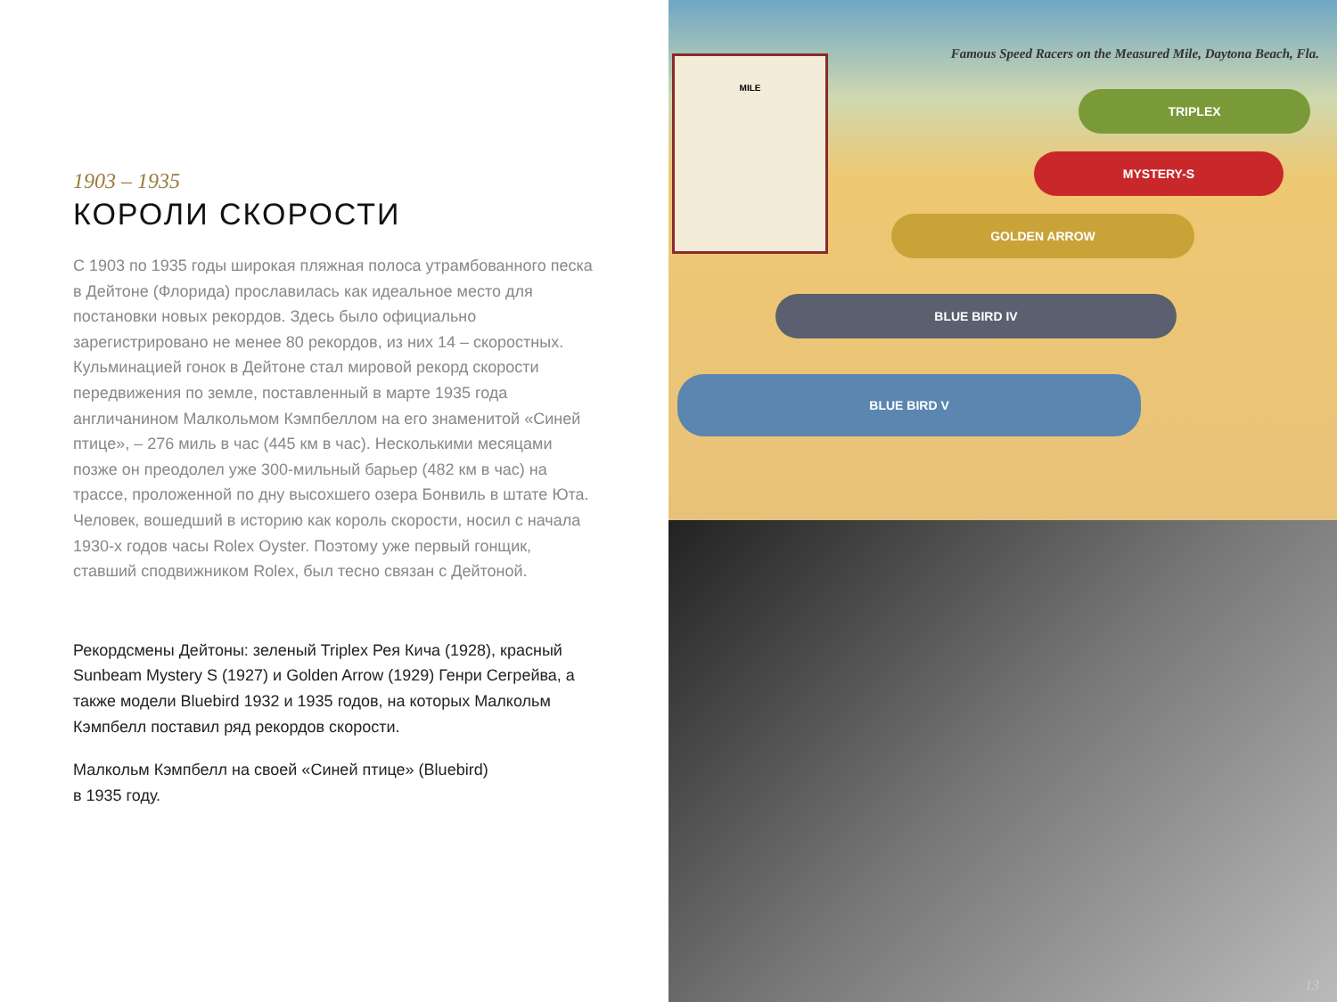1903 – 1935
КОРОЛИ СКОРОСТИ
С 1903 по 1935 годы широкая пляжная полоса утрамбованного песка в Дейтоне (Флорида) прославилась как идеальное место для постановки новых рекордов. Здесь было официально зарегистрировано не менее 80 рекордов, из них 14 – скоростных. Кульминацией гонок в Дейтоне стал мировой рекорд скорости передвижения по земле, поставленный в марте 1935 года англичанином Малкольмом Кэмпбеллом на его знаменитой «Синей птице», – 276 миль в час (445 км в час). Несколькими месяцами позже он преодолел уже 300-мильный барьер (482 км в час) на трассе, проложенной по дну высохшего озера Бонвиль в штате Юта. Человек, вошедший в историю как король скорости, носил с начала 1930-х годов часы Rolex Oyster. Поэтому уже первый гонщик, ставший сподвижником Rolex, был тесно связан с Дейтоной.
Рекордсмены Дейтоны: зеленый Triplex Рея Кича (1928), красный Sunbeam Mystery S (1927) и Golden Arrow (1929) Генри Сегрейва, а также модели Bluebird 1932 и 1935 годов, на которых Малкольм Кэмпбелл поставил ряд рекордов скорости.
Малкольм Кэмпбелл на своей «Синей птице» (Bluebird)
в 1935 году.
Famous Speed Racers on the Measured Mile, Daytona Beach, Fla.
MILE
TRIPLEX
MYSTERY-S
GOLDEN ARROW
BLUE BIRD IV
BLUE BIRD V
13